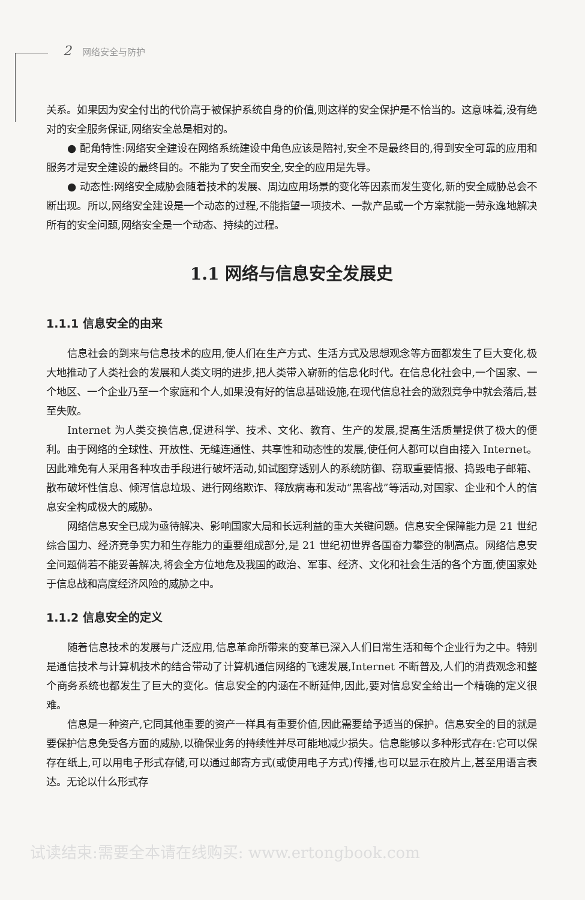2 网络安全与防护
关系。如果因为安全付出的代价高于被保护系统自身的价值,则这样的安全保护是不恰当的。这意味着,没有绝对的安全服务保证,网络安全总是相对的。
● 配角特性:网络安全建设在网络系统建设中角色应该是陪衬,安全不是最终目的,得到安全可靠的应用和服务才是安全建设的最终目的。不能为了安全而安全,安全的应用是先导。
● 动态性:网络安全威胁会随着技术的发展、周边应用场景的变化等因素而发生变化,新的安全威胁总会不断出现。所以,网络安全建设是一个动态的过程,不能指望一项技术、一款产品或一个方案就能一劳永逸地解决所有的安全问题,网络安全是一个动态、持续的过程。
1.1 网络与信息安全发展史
1.1.1 信息安全的由来
信息社会的到来与信息技术的应用,使人们在生产方式、生活方式及思想观念等方面都发生了巨大变化,极大地推动了人类社会的发展和人类文明的进步,把人类带入崭新的信息化时代。在信息化社会中,一个国家、一个地区、一个企业乃至一个家庭和个人,如果没有好的信息基础设施,在现代信息社会的激烈竞争中就会落后,甚至失败。
Internet 为人类交换信息,促进科学、技术、文化、教育、生产的发展,提高生活质量提供了极大的便利。由于网络的全球性、开放性、无缝连通性、共享性和动态性的发展,使任何人都可以自由接入 Internet。因此难免有人采用各种攻击手段进行破坏活动,如试图穿透别人的系统防御、窃取重要情报、捣毁电子邮箱、散布破坏性信息、倾泻信息垃圾、进行网络欺诈、释放病毒和发动“黑客战”等活动,对国家、企业和个人的信息安全构成极大的威胁。
网络信息安全已成为亟待解决、影响国家大局和长远利益的重大关键问题。信息安全保障能力是 21 世纪综合国力、经济竞争实力和生存能力的重要组成部分,是 21 世纪初世界各国奋力攀登的制高点。网络信息安全问题倘若不能妥善解决,将会全方位地危及我国的政治、军事、经济、文化和社会生活的各个方面,使国家处于信息战和高度经济风险的威胁之中。
1.1.2 信息安全的定义
随着信息技术的发展与广泛应用,信息革命所带来的变革已深入人们日常生活和每个企业行为之中。特别是通信技术与计算机技术的结合带动了计算机通信网络的飞速发展,Internet 不断普及,人们的消费观念和整个商务系统也都发生了巨大的变化。信息安全的内涵在不断延伸,因此,要对信息安全给出一个精确的定义很难。
信息是一种资产,它同其他重要的资产一样具有重要价值,因此需要给予适当的保护。信息安全的目的就是要保护信息免受各方面的威胁,以确保业务的持续性并尽可能地减少损失。信息能够以多种形式存在:它可以保存在纸上,可以用电子形式存储,可以通过邮寄方式(或使用电子方式)传播,也可以显示在胶片上,甚至用语言表达。无论以什么形式存
试读结束:需要全本请在线购买: www.ertongbook.com